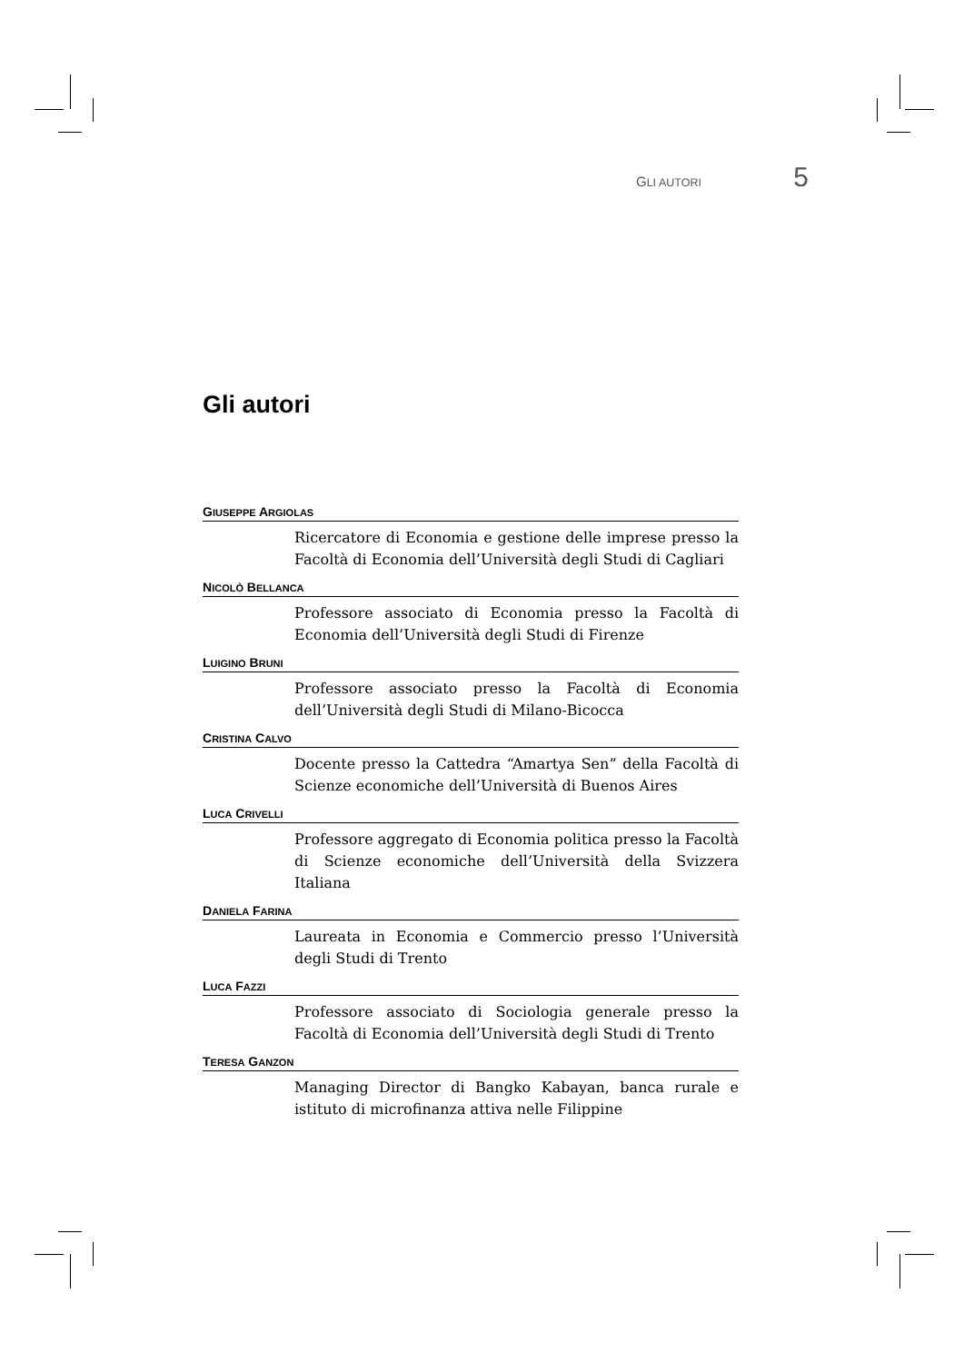GLI AUTORI 5
Gli autori
GIUSEPPE ARGIOLAS
Ricercatore di Economia e gestione delle imprese presso la Facoltà di Economia dell’Università degli Studi di Cagliari
NICOLÒ BELLANCA
Professore associato di Economia presso la Facoltà di Economia dell’Università degli Studi di Firenze
LUIGINO BRUNI
Professore associato presso la Facoltà di Economia dell’Università degli Studi di Milano-Bicocca
CRISTINA CALVO
Docente presso la Cattedra “Amartya Sen” della Facoltà di Scienze economiche dell’Università di Buenos Aires
LUCA CRIVELLI
Professore aggregato di Economia politica presso la Facoltà di Scienze economiche dell’Università della Svizzera Italiana
DANIELA FARINA
Laureata in Economia e Commercio presso l’Università degli Studi di Trento
LUCA FAZZI
Professore associato di Sociologia generale presso la Facoltà di Economia dell’Università degli Studi di Trento
TERESA GANZON
Managing Director di Bangko Kabayan, banca rurale e istituto di microfinanza attiva nelle Filippine